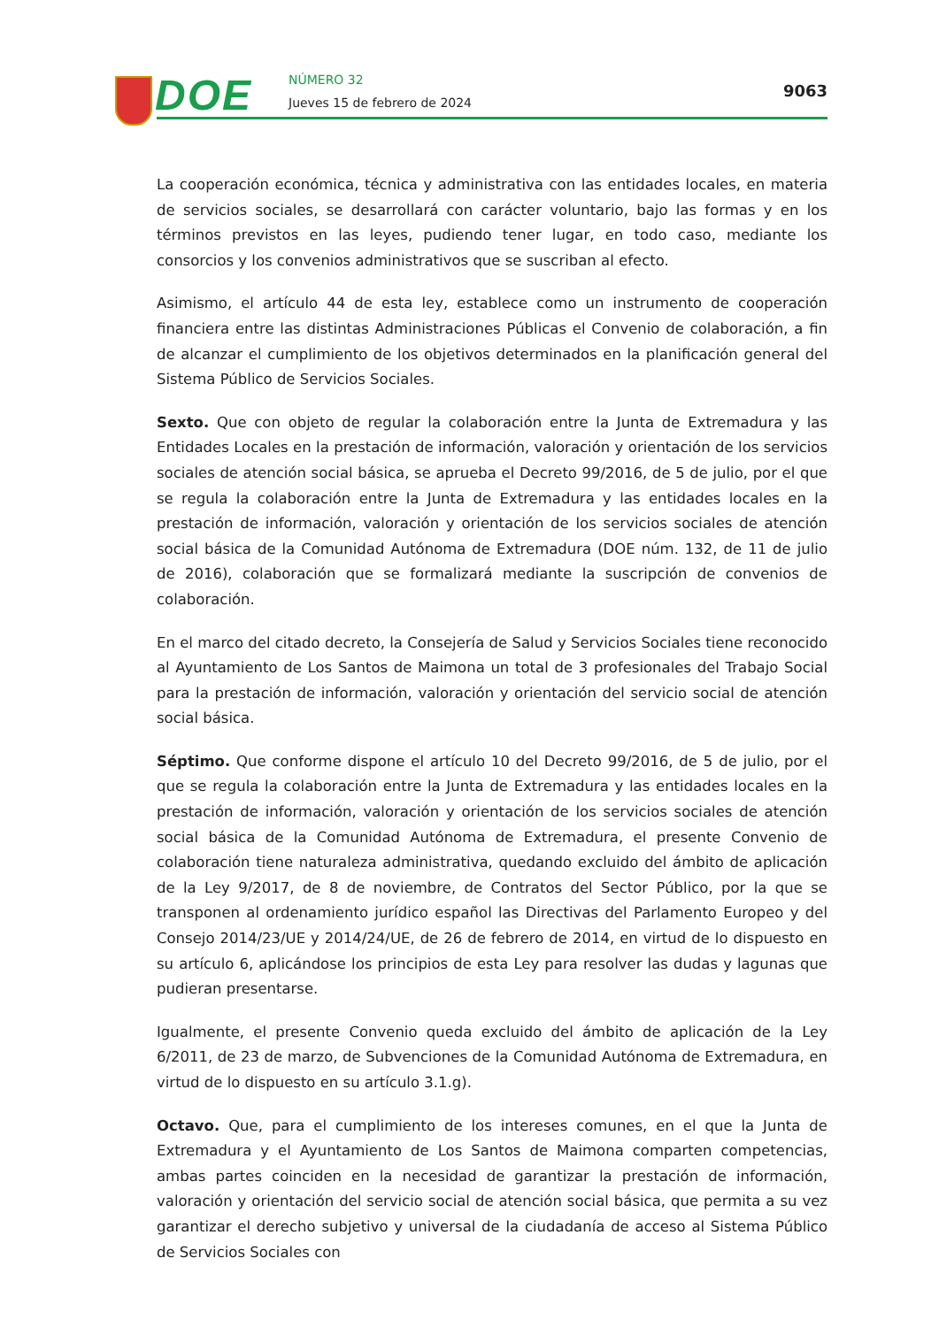DOE NÚMERO 32
Jueves 15 de febrero de 2024
9063
La cooperación económica, técnica y administrativa con las entidades locales, en materia de servicios sociales, se desarrollará con carácter voluntario, bajo las formas y en los términos previstos en las leyes, pudiendo tener lugar, en todo caso, mediante los consorcios y los convenios administrativos que se suscriban al efecto.
Asimismo, el artículo 44 de esta ley, establece como un instrumento de cooperación financiera entre las distintas Administraciones Públicas el Convenio de colaboración, a fin de alcanzar el cumplimiento de los objetivos determinados en la planificación general del Sistema Público de Servicios Sociales.
Sexto. Que con objeto de regular la colaboración entre la Junta de Extremadura y las Entidades Locales en la prestación de información, valoración y orientación de los servicios sociales de atención social básica, se aprueba el Decreto 99/2016, de 5 de julio, por el que se regula la colaboración entre la Junta de Extremadura y las entidades locales en la prestación de información, valoración y orientación de los servicios sociales de atención social básica de la Comunidad Autónoma de Extremadura (DOE núm. 132, de 11 de julio de 2016), colaboración que se formalizará mediante la suscripción de convenios de colaboración.
En el marco del citado decreto, la Consejería de Salud y Servicios Sociales tiene reconocido al Ayuntamiento de Los Santos de Maimona un total de 3 profesionales del Trabajo Social para la prestación de información, valoración y orientación del servicio social de atención social básica.
Séptimo. Que conforme dispone el artículo 10 del Decreto 99/2016, de 5 de julio, por el que se regula la colaboración entre la Junta de Extremadura y las entidades locales en la prestación de información, valoración y orientación de los servicios sociales de atención social básica de la Comunidad Autónoma de Extremadura, el presente Convenio de colaboración tiene naturaleza administrativa, quedando excluido del ámbito de aplicación de la Ley 9/2017, de 8 de noviembre, de Contratos del Sector Público, por la que se transponen al ordenamiento jurídico español las Directivas del Parlamento Europeo y del Consejo 2014/23/UE y 2014/24/UE, de 26 de febrero de 2014, en virtud de lo dispuesto en su artículo 6, aplicándose los principios de esta Ley para resolver las dudas y lagunas que pudieran presentarse.
Igualmente, el presente Convenio queda excluido del ámbito de aplicación de la Ley 6/2011, de 23 de marzo, de Subvenciones de la Comunidad Autónoma de Extremadura, en virtud de lo dispuesto en su artículo 3.1.g).
Octavo. Que, para el cumplimiento de los intereses comunes, en el que la Junta de Extremadura y el Ayuntamiento de Los Santos de Maimona comparten competencias, ambas partes coinciden en la necesidad de garantizar la prestación de información, valoración y orientación del servicio social de atención social básica, que permita a su vez garantizar el derecho subjetivo y universal de la ciudadanía de acceso al Sistema Público de Servicios Sociales con